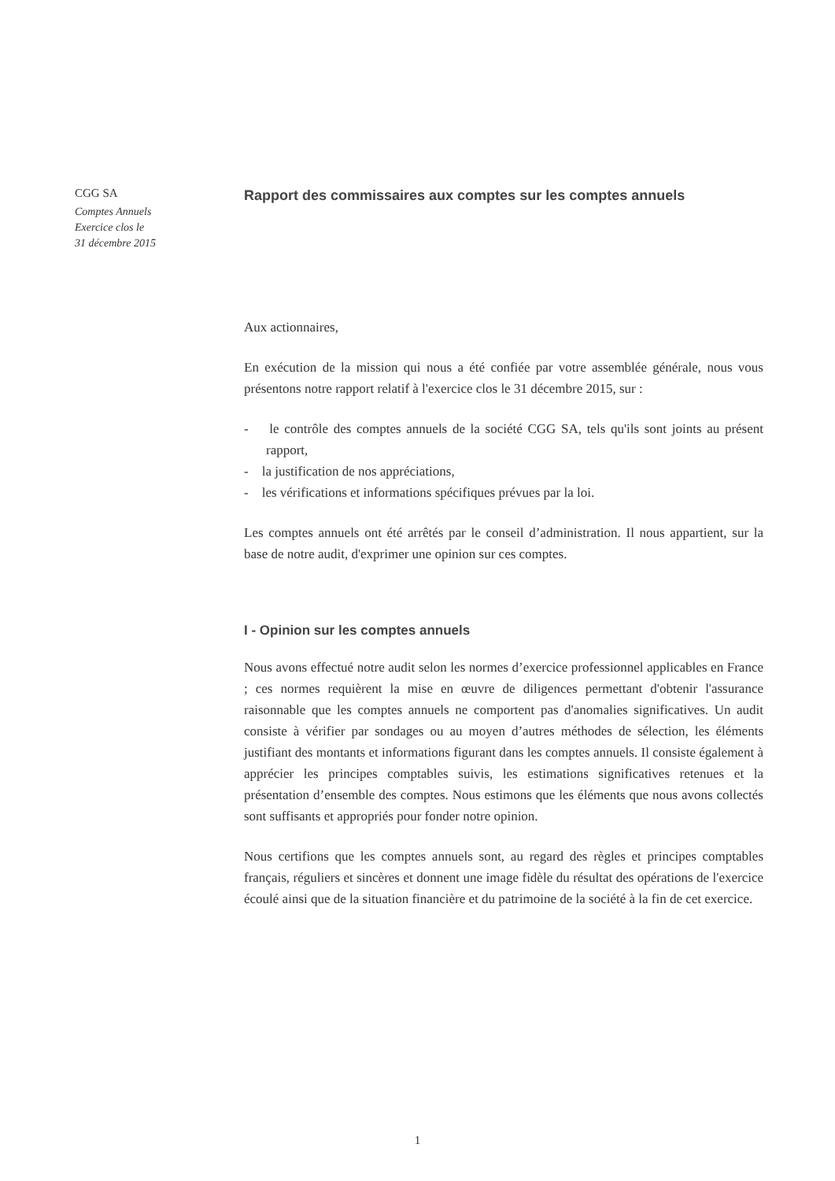CGG SA
Comptes Annuels
Exercice clos le
31 décembre 2015
Rapport des commissaires aux comptes sur les comptes annuels
Aux actionnaires,
En exécution de la mission qui nous a été confiée par votre assemblée générale, nous vous présentons notre rapport relatif à l'exercice clos le 31 décembre 2015, sur :
- le contrôle des comptes annuels de la société CGG SA, tels qu'ils sont joints au présent rapport,
- la justification de nos appréciations,
- les vérifications et informations spécifiques prévues par la loi.
Les comptes annuels ont été arrêtés par le conseil d’administration. Il nous appartient, sur la base de notre audit, d'exprimer une opinion sur ces comptes.
I - Opinion sur les comptes annuels
Nous avons effectué notre audit selon les normes d’exercice professionnel applicables en France ; ces normes requièrent la mise en œuvre de diligences permettant d'obtenir l'assurance raisonnable que les comptes annuels ne comportent pas d'anomalies significatives. Un audit consiste à vérifier par sondages ou au moyen d’autres méthodes de sélection, les éléments justifiant des montants et informations figurant dans les comptes annuels. Il consiste également à apprécier les principes comptables suivis, les estimations significatives retenues et la présentation d’ensemble des comptes. Nous estimons que les éléments que nous avons collectés sont suffisants et appropriés pour fonder notre opinion.
Nous certifions que les comptes annuels sont, au regard des règles et principes comptables français, réguliers et sincères et donnent une image fidèle du résultat des opérations de l'exercice écoulé ainsi que de la situation financière et du patrimoine de la société à la fin de cet exercice.
1